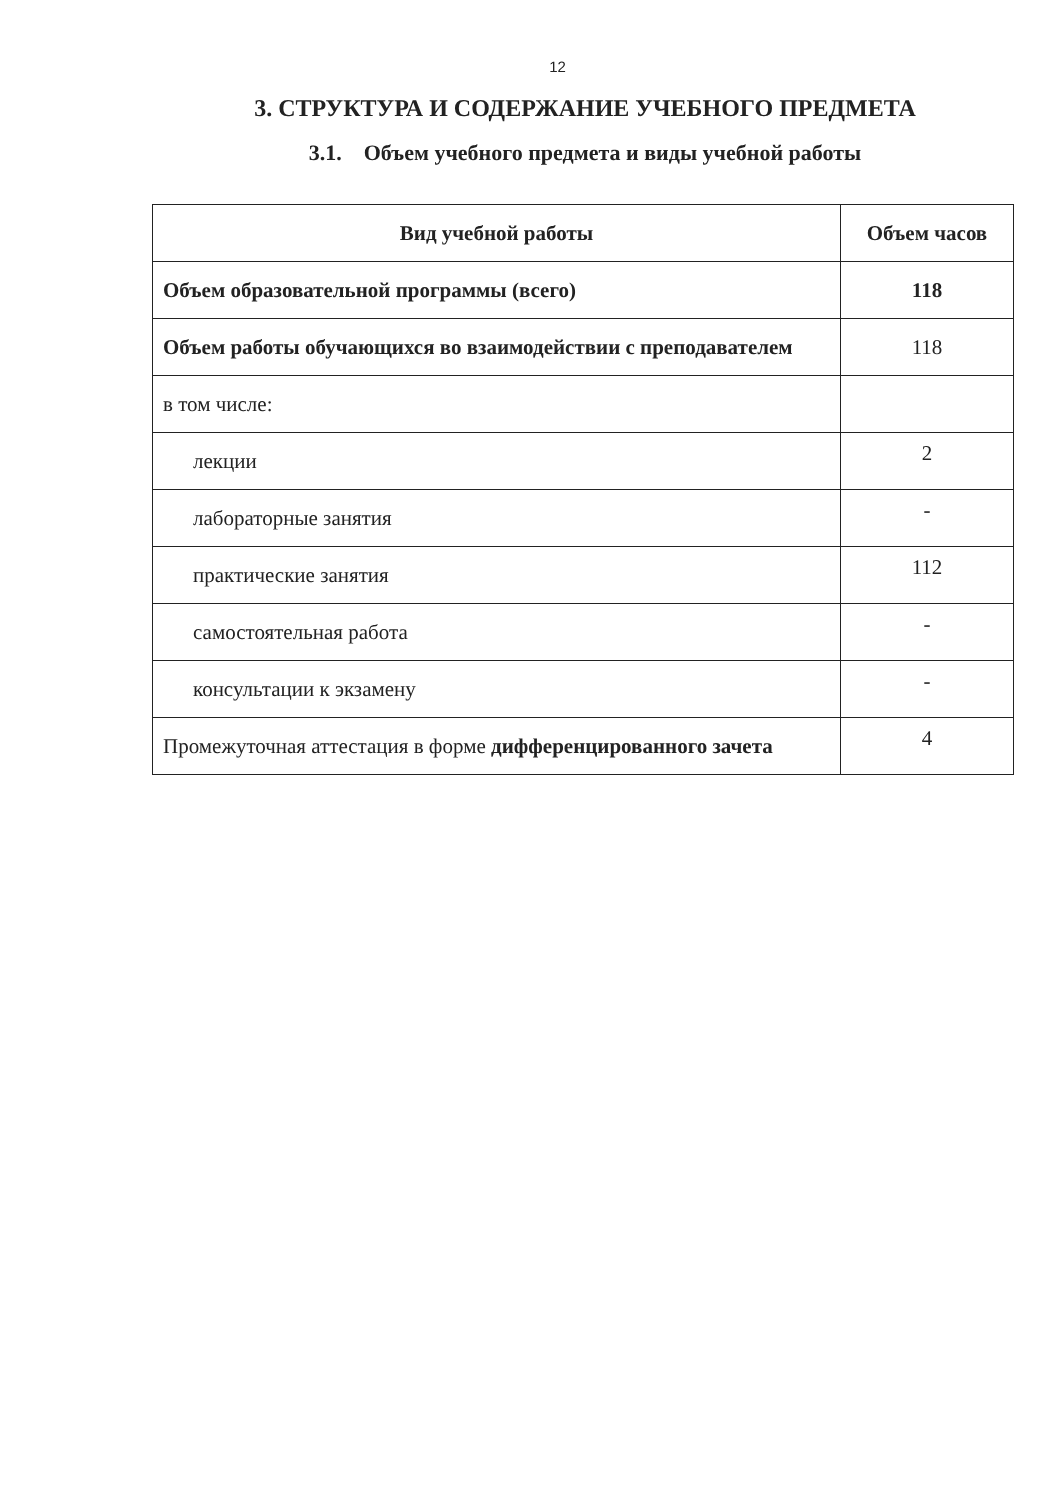12
3. СТРУКТУРА И СОДЕРЖАНИЕ УЧЕБНОГО ПРЕДМЕТА
3.1. Объем учебного предмета и виды учебной работы
| Вид учебной работы | Объем часов |
| --- | --- |
| Объем образовательной программы (всего) | 118 |
| Объем работы обучающихся во взаимодействии с преподавателем | 118 |
| в том числе: | |
| лекции | 2 |
| лабораторные занятия | - |
| практические занятия | 112 |
| самостоятельная работа | - |
| консультации к экзамену | - |
| Промежуточная аттестация в форме дифференцированного зачета | 4 |